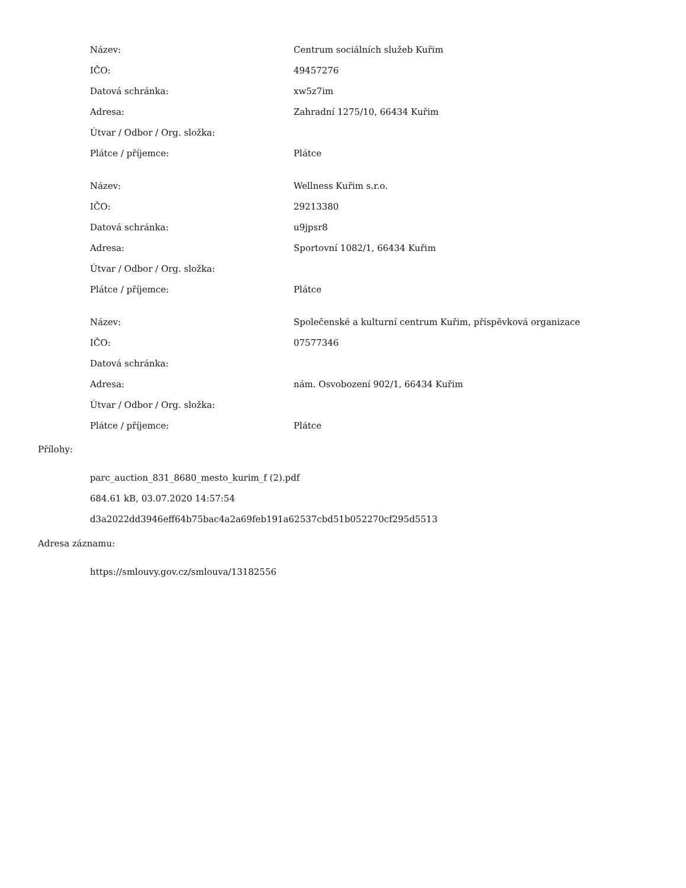| Název: | Centrum sociálních služeb Kuřim |
| IČO: | 49457276 |
| Datová schránka: | xw5z7im |
| Adresa: | Zahradní 1275/10, 66434 Kuřim |
| Útvar / Odbor / Org. složka: | |
| Plátce / příjemce: | Plátce |
| Název: | Wellness Kuřim s.r.o. |
| IČO: | 29213380 |
| Datová schránka: | u9jpsr8 |
| Adresa: | Sportovní 1082/1, 66434 Kuřim |
| Útvar / Odbor / Org. složka: | |
| Plátce / příjemce: | Plátce |
| Název: | Společenské a kulturní centrum Kuřim, příspěvková organizace |
| IČO: | 07577346 |
| Datová schránka: | |
| Adresa: | nám. Osvobození 902/1, 66434 Kuřim |
| Útvar / Odbor / Org. složka: | |
| Plátce / příjemce: | Plátce |
Přílohy:
parc_auction_831_8680_mesto_kurim_f (2).pdf
684.61 kB, 03.07.2020 14:57:54
d3a2022dd3946eff64b75bac4a2a69feb191a62537cbd51b052270cf295d5513
Adresa záznamu:
https://smlouvy.gov.cz/smlouva/13182556